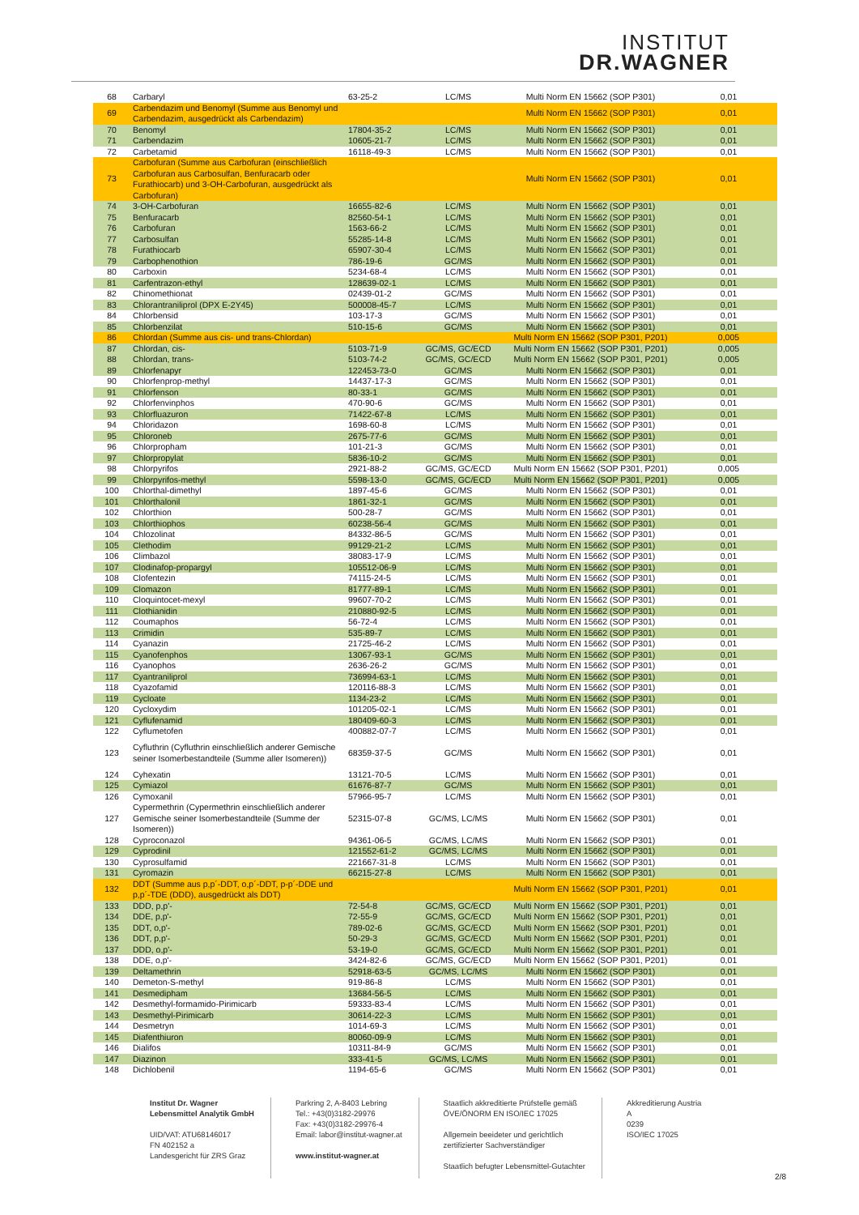INSTITUT
DR.WAGNER
| 68 | Carbaryl | 63-25-2 | LC/MS | Multi Norm EN 15662 (SOP P301) | 0,01 |
| 69 | Carbendazim und Benomyl (Summe aus Benomyl und Carbendazim, ausgedrückt als Carbendazim) | | | Multi Norm EN 15662 (SOP P301) | 0,01 |
| 70 | Benomyl | 17804-35-2 | LC/MS | Multi Norm EN 15662 (SOP P301) | 0,01 |
| 71 | Carbendazim | 10605-21-7 | LC/MS | Multi Norm EN 15662 (SOP P301) | 0,01 |
| 72 | Carbetamid | 16118-49-3 | LC/MS | Multi Norm EN 15662 (SOP P301) | 0,01 |
| 73 | Carbofuran (Summe aus Carbofuran (einschließlich Carbofuran aus Carbosulfan, Benfuracarb oder Furathiocarb) und 3-OH-Carbofuran, ausgedrückt als Carbofuran) | | | Multi Norm EN 15662 (SOP P301) | 0,01 |
| 74 | 3-OH-Carbofuran | 16655-82-6 | LC/MS | Multi Norm EN 15662 (SOP P301) | 0,01 |
| 75 | Benfuracarb | 82560-54-1 | LC/MS | Multi Norm EN 15662 (SOP P301) | 0,01 |
| 76 | Carbofuran | 1563-66-2 | LC/MS | Multi Norm EN 15662 (SOP P301) | 0,01 |
| 77 | Carbosulfan | 55285-14-8 | LC/MS | Multi Norm EN 15662 (SOP P301) | 0,01 |
| 78 | Furathiocarb | 65907-30-4 | LC/MS | Multi Norm EN 15662 (SOP P301) | 0,01 |
| 79 | Carbophenothion | 786-19-6 | GC/MS | Multi Norm EN 15662 (SOP P301) | 0,01 |
| 80 | Carboxin | 5234-68-4 | LC/MS | Multi Norm EN 15662 (SOP P301) | 0,01 |
| 81 | Carfentrazon-ethyl | 128639-02-1 | LC/MS | Multi Norm EN 15662 (SOP P301) | 0,01 |
| 82 | Chinomethionat | 02439-01-2 | GC/MS | Multi Norm EN 15662 (SOP P301) | 0,01 |
| 83 | Chlorantraniliprol (DPX E-2Y45) | 500008-45-7 | LC/MS | Multi Norm EN 15662 (SOP P301) | 0,01 |
| 84 | Chlorbensid | 103-17-3 | GC/MS | Multi Norm EN 15662 (SOP P301) | 0,01 |
| 85 | Chlorbenzilat | 510-15-6 | GC/MS | Multi Norm EN 15662 (SOP P301) | 0,01 |
| 86 | Chlordan (Summe aus cis- und trans-Chlordan) | | | Multi Norm EN 15662 (SOP P301, P201) | 0,005 |
| 87 | Chlordan, cis- | 5103-71-9 | GC/MS, GC/ECD | Multi Norm EN 15662 (SOP P301, P201) | 0,005 |
| 88 | Chlordan, trans- | 5103-74-2 | GC/MS, GC/ECD | Multi Norm EN 15662 (SOP P301, P201) | 0,005 |
| 89 | Chlorfenapyr | 122453-73-0 | GC/MS | Multi Norm EN 15662 (SOP P301) | 0,01 |
| 90 | Chlorfenprop-methyl | 14437-17-3 | GC/MS | Multi Norm EN 15662 (SOP P301) | 0,01 |
| 91 | Chlorfenson | 80-33-1 | GC/MS | Multi Norm EN 15662 (SOP P301) | 0,01 |
| 92 | Chlorfenvinphos | 470-90-6 | GC/MS | Multi Norm EN 15662 (SOP P301) | 0,01 |
| 93 | Chlorfluazuron | 71422-67-8 | LC/MS | Multi Norm EN 15662 (SOP P301) | 0,01 |
| 94 | Chloridazon | 1698-60-8 | LC/MS | Multi Norm EN 15662 (SOP P301) | 0,01 |
| 95 | Chloroneb | 2675-77-6 | GC/MS | Multi Norm EN 15662 (SOP P301) | 0,01 |
| 96 | Chlorpropham | 101-21-3 | GC/MS | Multi Norm EN 15662 (SOP P301) | 0,01 |
| 97 | Chlorpropylat | 5836-10-2 | GC/MS | Multi Norm EN 15662 (SOP P301) | 0,01 |
| 98 | Chlorpyrifos | 2921-88-2 | GC/MS, GC/ECD | Multi Norm EN 15662 (SOP P301, P201) | 0,005 |
| 99 | Chlorpyrifos-methyl | 5598-13-0 | GC/MS, GC/ECD | Multi Norm EN 15662 (SOP P301, P201) | 0,005 |
| 100 | Chlorthal-dimethyl | 1897-45-6 | GC/MS | Multi Norm EN 15662 (SOP P301) | 0,01 |
| 101 | Chlorthalonil | 1861-32-1 | GC/MS | Multi Norm EN 15662 (SOP P301) | 0,01 |
| 102 | Chlorthion | 500-28-7 | GC/MS | Multi Norm EN 15662 (SOP P301) | 0,01 |
| 103 | Chlorthiophos | 60238-56-4 | GC/MS | Multi Norm EN 15662 (SOP P301) | 0,01 |
| 104 | Chlozolinat | 84332-86-5 | GC/MS | Multi Norm EN 15662 (SOP P301) | 0,01 |
| 105 | Clethodim | 99129-21-2 | LC/MS | Multi Norm EN 15662 (SOP P301) | 0,01 |
| 106 | Climbazol | 38083-17-9 | LC/MS | Multi Norm EN 15662 (SOP P301) | 0,01 |
| 107 | Clodinafop-propargyl | 105512-06-9 | LC/MS | Multi Norm EN 15662 (SOP P301) | 0,01 |
| 108 | Clofentezin | 74115-24-5 | LC/MS | Multi Norm EN 15662 (SOP P301) | 0,01 |
| 109 | Clomazon | 81777-89-1 | LC/MS | Multi Norm EN 15662 (SOP P301) | 0,01 |
| 110 | Cloquintocet-mexyl | 99607-70-2 | LC/MS | Multi Norm EN 15662 (SOP P301) | 0,01 |
| 111 | Clothianidin | 210880-92-5 | LC/MS | Multi Norm EN 15662 (SOP P301) | 0,01 |
| 112 | Coumaphos | 56-72-4 | LC/MS | Multi Norm EN 15662 (SOP P301) | 0,01 |
| 113 | Crimidin | 535-89-7 | LC/MS | Multi Norm EN 15662 (SOP P301) | 0,01 |
| 114 | Cyanazin | 21725-46-2 | LC/MS | Multi Norm EN 15662 (SOP P301) | 0,01 |
| 115 | Cyanofenphos | 13067-93-1 | GC/MS | Multi Norm EN 15662 (SOP P301) | 0,01 |
| 116 | Cyanophos | 2636-26-2 | GC/MS | Multi Norm EN 15662 (SOP P301) | 0,01 |
| 117 | Cyantraniliprol | 736994-63-1 | LC/MS | Multi Norm EN 15662 (SOP P301) | 0,01 |
| 118 | Cyazofamid | 120116-88-3 | LC/MS | Multi Norm EN 15662 (SOP P301) | 0,01 |
| 119 | Cycloate | 1134-23-2 | LC/MS | Multi Norm EN 15662 (SOP P301) | 0,01 |
| 120 | Cycloxydim | 101205-02-1 | LC/MS | Multi Norm EN 15662 (SOP P301) | 0,01 |
| 121 | Cyflufenamid | 180409-60-3 | LC/MS | Multi Norm EN 15662 (SOP P301) | 0,01 |
| 122 | Cyflumetofen | 400882-07-7 | LC/MS | Multi Norm EN 15662 (SOP P301) | 0,01 |
| 123 | Cyfluthrin (Cyfluthrin einschließlich anderer Gemische seiner Isomerbestandteile (Summe aller Isomeren)) | 68359-37-5 | GC/MS | Multi Norm EN 15662 (SOP P301) | 0,01 |
| 124 | Cyhexatin | 13121-70-5 | LC/MS | Multi Norm EN 15662 (SOP P301) | 0,01 |
| 125 | Cymiazol | 61676-87-7 | GC/MS | Multi Norm EN 15662 (SOP P301) | 0,01 |
| 126 | Cymoxanil | 57966-95-7 | LC/MS | Multi Norm EN 15662 (SOP P301) | 0,01 |
| 127 | Cypermethrin (Cypermethrin einschließlich anderer Gemische seiner Isomerbestandteile (Summe der Isomeren)) | 52315-07-8 | GC/MS, LC/MS | Multi Norm EN 15662 (SOP P301) | 0,01 |
| 128 | Cyproconazol | 94361-06-5 | GC/MS, LC/MS | Multi Norm EN 15662 (SOP P301) | 0,01 |
| 129 | Cyprodinil | 121552-61-2 | GC/MS, LC/MS | Multi Norm EN 15662 (SOP P301) | 0,01 |
| 130 | Cyprosulfamid | 221667-31-8 | LC/MS | Multi Norm EN 15662 (SOP P301) | 0,01 |
| 131 | Cyromazin | 66215-27-8 | LC/MS | Multi Norm EN 15662 (SOP P301) | 0,01 |
| 132 | DDT (Summe aus p,p´-DDT, o,p´-DDT, p-p´-DDE und p,p´-TDE (DDD), ausgedrückt als DDT) | | | Multi Norm EN 15662 (SOP P301, P201) | 0,01 |
| 133 | DDD, p,p'- | 72-54-8 | GC/MS, GC/ECD | Multi Norm EN 15662 (SOP P301, P201) | 0,01 |
| 134 | DDE, p,p'- | 72-55-9 | GC/MS, GC/ECD | Multi Norm EN 15662 (SOP P301, P201) | 0,01 |
| 135 | DDT, o,p'- | 789-02-6 | GC/MS, GC/ECD | Multi Norm EN 15662 (SOP P301, P201) | 0,01 |
| 136 | DDT, p,p'- | 50-29-3 | GC/MS, GC/ECD | Multi Norm EN 15662 (SOP P301, P201) | 0,01 |
| 137 | DDD, o,p'- | 53-19-0 | GC/MS, GC/ECD | Multi Norm EN 15662 (SOP P301, P201) | 0,01 |
| 138 | DDE, o,p'- | 3424-82-6 | GC/MS, GC/ECD | Multi Norm EN 15662 (SOP P301, P201) | 0,01 |
| 139 | Deltamethrin | 52918-63-5 | GC/MS, LC/MS | Multi Norm EN 15662 (SOP P301) | 0,01 |
| 140 | Demeton-S-methyl | 919-86-8 | LC/MS | Multi Norm EN 15662 (SOP P301) | 0,01 |
| 141 | Desmedipham | 13684-56-5 | LC/MS | Multi Norm EN 15662 (SOP P301) | 0,01 |
| 142 | Desmethyl-formamido-Pirimicarb | 59333-83-4 | LC/MS | Multi Norm EN 15662 (SOP P301) | 0,01 |
| 143 | Desmethyl-Pirimicarb | 30614-22-3 | LC/MS | Multi Norm EN 15662 (SOP P301) | 0,01 |
| 144 | Desmetryn | 1014-69-3 | LC/MS | Multi Norm EN 15662 (SOP P301) | 0,01 |
| 145 | Diafenthiuron | 80060-09-9 | LC/MS | Multi Norm EN 15662 (SOP P301) | 0,01 |
| 146 | Dialifos | 10311-84-9 | GC/MS | Multi Norm EN 15662 (SOP P301) | 0,01 |
| 147 | Diazinon | 333-41-5 | GC/MS, LC/MS | Multi Norm EN 15662 (SOP P301) | 0,01 |
| 148 | Dichlobenil | 1194-65-6 | GC/MS | Multi Norm EN 15662 (SOP P301) | 0,01 |
Institut Dr. Wagner
Lebensmittel Analytik GmbH
UID/VAT: ATU68146017
FN 402152 a
Landesgericht für ZRS Graz
Parkring 2, A-8403 Lebring
Tel.: +43(0)3182-29976
Fax: +43(0)3182-29976-4
Email: labor@institut-wagner.at
www.institut-wagner.at
Staatlich akkreditierte Prüfstelle gemäß
ÖVE/ÖNORM EN ISO/IEC 17025
Allgemein beeideter und gerichtlich
zertifizierter Sachverständiger
Staatlich befugter Lebensmittel-Gutachter
Akkreditierung Austria
A
0239
ISO/IEC 17025
2/8